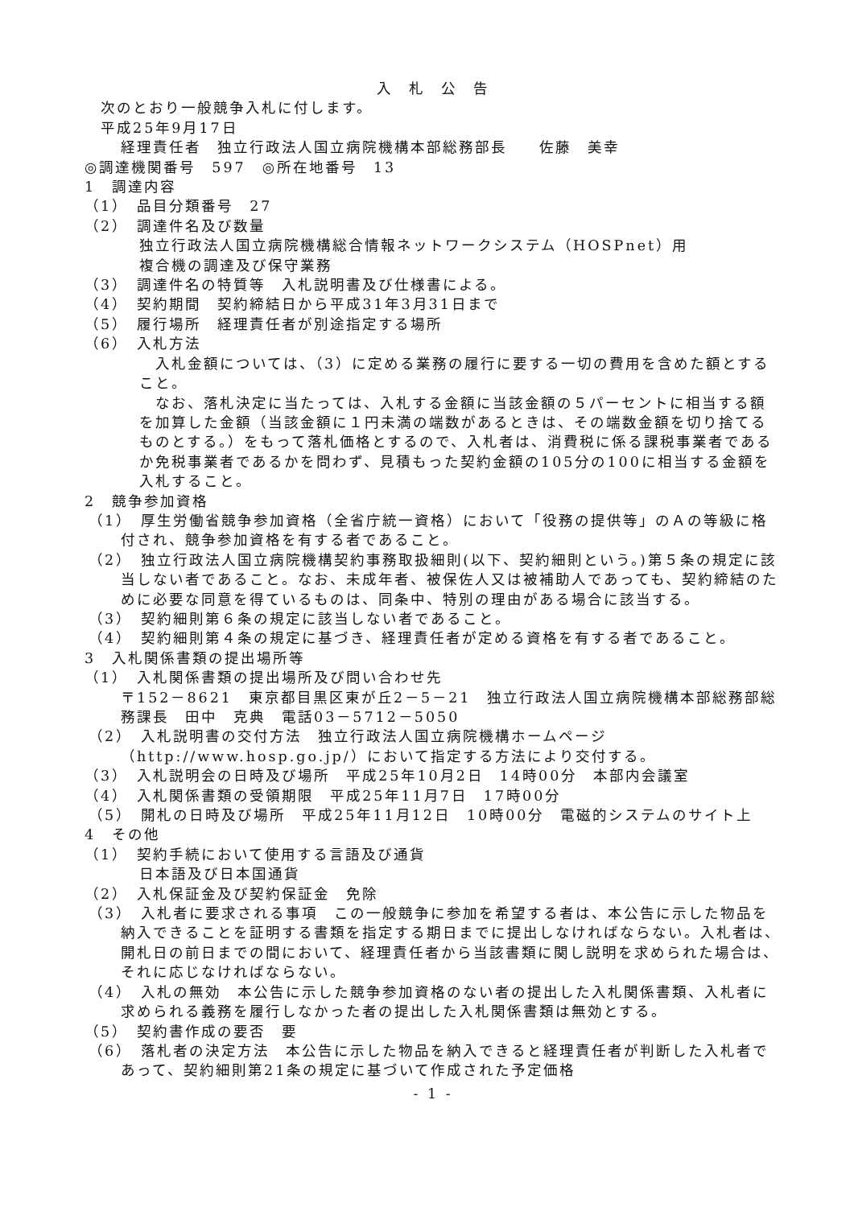入　札　公　告
次のとおり一般競争入札に付します。
平成25年9月17日
経理責任者　独立行政法人国立病院機構本部総務部長　　佐藤　美幸
◎調達機関番号　597　◎所在地番号　13
1　調達内容
（1）　品目分類番号　27
（2）　調達件名及び数量
独立行政法人国立病院機構総合情報ネットワークシステム（HOSPnet）用
複合機の調達及び保守業務
（3）　調達件名の特質等　入札説明書及び仕様書による。
（4）　契約期間　契約締結日から平成31年3月31日まで
（5）　履行場所　経理責任者が別途指定する場所
（6）　入札方法
　入札金額については、（3）に定める業務の履行に要する一切の費用を含めた額とすること。
　なお、落札決定に当たっては、入札する金額に当該金額の５パーセントに相当する額を加算した金額（当該金額に１円未満の端数があるときは、その端数金額を切り捨てるものとする。）をもって落札価格とするので、入札者は、消費税に係る課税事業者であるか免税事業者であるかを問わず、見積もった契約金額の105分の100に相当する金額を入札すること。
2　競争参加資格
（1）　厚生労働省競争参加資格（全省庁統一資格）において「役務の提供等」のＡの等級に格付され、競争参加資格を有する者であること。
（2）　独立行政法人国立病院機構契約事務取扱細則(以下、契約細則という。)第５条の規定に該当しない者であること。なお、未成年者、被保佐人又は被補助人であっても、契約締結のために必要な同意を得ているものは、同条中、特別の理由がある場合に該当する。
（3）　契約細則第６条の規定に該当しない者であること。
（4）　契約細則第４条の規定に基づき、経理責任者が定める資格を有する者であること。
3　入札関係書類の提出場所等
（1）　入札関係書類の提出場所及び問い合わせ先
〒152－8621　東京都目黒区東が丘2－5－21　独立行政法人国立病院機構本部総務部総務課長　田中　克典　電話03－5712－5050
（2）　入札説明書の交付方法　独立行政法人国立病院機構ホームページ（http://www.hosp.go.jp/）において指定する方法により交付する。
（3）　入札説明会の日時及び場所　平成25年10月2日　14時00分　本部内会議室
（4）　入札関係書類の受領期限　平成25年11月7日　17時00分
（5）　開札の日時及び場所　平成25年11月12日　10時00分　電磁的システムのサイト上
4　その他
（1）　契約手続において使用する言語及び通貨
日本語及び日本国通貨
（2）　入札保証金及び契約保証金　免除
（3）　入札者に要求される事項　この一般競争に参加を希望する者は、本公告に示した物品を納入できることを証明する書類を指定する期日までに提出しなければならない。入札者は、開札日の前日までの間において、経理責任者から当該書類に関し説明を求められた場合は、それに応じなければならない。
（4）　入札の無効　本公告に示した競争参加資格のない者の提出した入札関係書類、入札者に求められる義務を履行しなかった者の提出した入札関係書類は無効とする。
（5）　契約書作成の要否　要
（6）　落札者の決定方法　本公告に示した物品を納入できると経理責任者が判断した入札者であって、契約細則第21条の規定に基づいて作成された予定価格
- 1 -